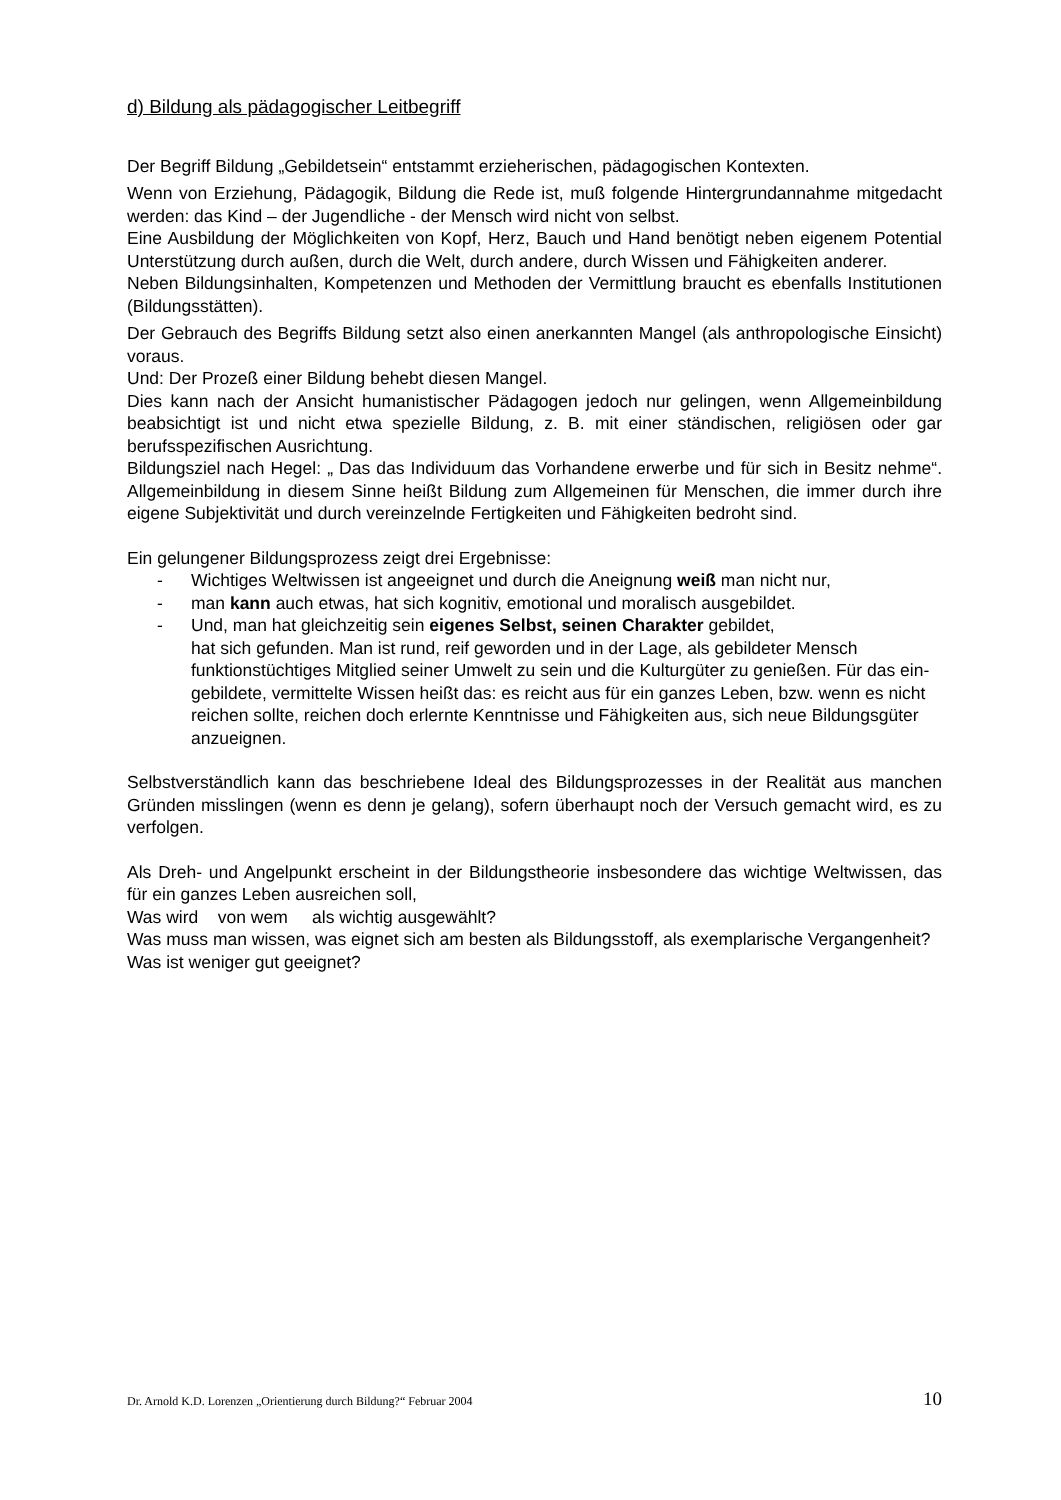d) Bildung als pädagogischer Leitbegriff
Der Begriff Bildung „Gebildetsein“ entstammt erzieherischen, pädagogischen Kontexten.
Wenn von Erziehung, Pädagogik, Bildung die Rede ist, muß folgende Hintergrundannahme mitgedacht werden: das Kind – der Jugendliche - der Mensch wird nicht von selbst.
Eine Ausbildung der Möglichkeiten von Kopf, Herz, Bauch und Hand benötigt neben eigenem Potential Unterstützung durch außen, durch die Welt, durch andere, durch Wissen und Fähigkeiten anderer.
Neben Bildungsinhalten, Kompetenzen und Methoden der Vermittlung braucht es ebenfalls Institutionen (Bildungsstätten).
Der Gebrauch des Begriffs Bildung setzt also einen anerkannten Mangel (als anthropologische Einsicht) voraus.
Und: Der Prozeß einer Bildung behebt diesen Mangel.
Dies kann nach der Ansicht humanistischer Pädagogen jedoch nur gelingen, wenn Allgemeinbildung beabsichtigt ist und nicht etwa spezielle Bildung, z. B. mit einer ständischen, religiösen oder gar berufsspezifischen Ausrichtung.
Bildungsziel nach Hegel: „ Das das Individuum das Vorhandene erwerbe und für sich in Besitz nehme“. Allgemeinbildung in diesem Sinne heißt Bildung zum Allgemeinen für Menschen, die immer durch ihre eigene Subjektivität und durch vereinzelnde Fertigkeiten und Fähigkeiten bedroht sind.
Ein gelungener Bildungsprozess zeigt drei Ergebnisse:
- Wichtiges Weltwissen ist angeeignet und durch die Aneignung weiß man nicht nur,
- man kann auch etwas, hat sich kognitiv, emotional und moralisch ausgebildet.
- Und, man hat gleichzeitig sein eigenes Selbst, seinen Charakter gebildet,
hat sich gefunden. Man ist rund, reif geworden und in der Lage, als gebildeter Mensch funktionstüchtiges Mitglied seiner Umwelt zu sein und die Kulturgüter zu genießen. Für das ein-gebildete, vermittelte Wissen heißt das: es reicht aus für ein ganzes Leben, bzw. wenn es nicht reichen sollte, reichen doch erlernte Kenntnisse und Fähigkeiten aus, sich neue Bildungsgüter anzueignen.
Selbstverständlich kann das beschriebene Ideal des Bildungsprozesses in der Realität aus manchen Gründen misslingen (wenn es denn je gelang), sofern überhaupt noch der Versuch gemacht wird, es zu verfolgen.
Als Dreh- und Angelpunkt erscheint in der Bildungstheorie insbesondere das wichtige Weltwissen, das für ein ganzes Leben ausreichen soll,
Was wird von wem als wichtig ausgewählt?
Was muss man wissen, was eignet sich am besten als Bildungsstoff, als exemplarische Vergangenheit?
Was ist weniger gut geeignet?
Dr. Arnold K.D. Lorenzen „Orientierung durch Bildung?“ Februar 2004 10